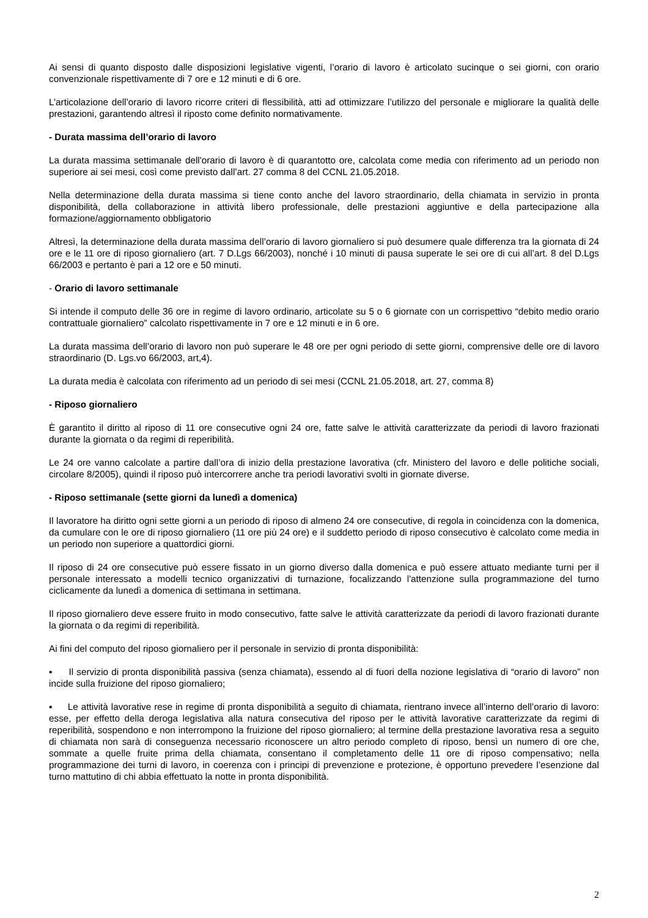Ai sensi di quanto disposto dalle disposizioni legislative vigenti, l’orario di lavoro è articolato sucinque o sei giorni, con orario convenzionale rispettivamente di 7 ore e 12 minuti e di 6 ore.
L’articolazione dell’orario di lavoro ricorre criteri di flessibilità, atti ad ottimizzare l’utilizzo del personale e migliorare la qualità delle prestazioni, garantendo altresì il riposto come definito normativamente.
- Durata massima dell’orario di lavoro
La durata massima settimanale dell'orario di lavoro è di quarantotto ore, calcolata come media con riferimento ad un periodo non superiore ai sei mesi, così come previsto dall’art. 27 comma 8 del CCNL 21.05.2018.
Nella determinazione della durata massima si tiene conto anche del lavoro straordinario, della chiamata in servizio in pronta disponibilità, della collaborazione in attività libero professionale, delle prestazioni aggiuntive e della partecipazione alla formazione/aggiornamento obbligatorio
Altresì, la determinazione della durata massima dell’orario di lavoro giornaliero si può desumere quale differenza tra la giornata di 24 ore e le 11 ore di riposo giornaliero (art. 7 D.Lgs 66/2003), nonché i 10 minuti di pausa superate le sei ore di cui all’art. 8 del D.Lgs 66/2003 e pertanto è pari a 12 ore e 50 minuti.
- Orario di lavoro settimanale
Si intende il computo delle 36 ore in regime di lavoro ordinario, articolate su 5 o 6 giornate con un corrispettivo “debito medio orario contrattuale giornaliero” calcolato rispettivamente in 7 ore e 12 minuti e in 6 ore.
La durata massima dell’orario di lavoro non può superare le 48 ore per ogni periodo di sette giorni, comprensive delle ore di lavoro straordinario (D. Lgs.vo 66/2003, art,4).
La durata media è calcolata con riferimento ad un periodo di sei mesi (CCNL 21.05.2018, art. 27, comma 8)
- Riposo giornaliero
È garantito il diritto al riposo di 11 ore consecutive ogni 24 ore, fatte salve le attività caratterizzate da periodi di lavoro frazionati durante la giornata o da regimi di reperibilità.
Le 24 ore vanno calcolate a partire dall’ora di inizio della prestazione lavorativa (cfr. Ministero del lavoro e delle politiche sociali, circolare 8/2005), quindi il riposo può intercorrere anche tra periodi lavorativi svolti in giornate diverse.
- Riposo settimanale (sette giorni da lunedì a domenica)
Il lavoratore ha diritto ogni sette giorni a un periodo di riposo di almeno 24 ore consecutive, di regola in coincidenza con la domenica, da cumulare con le ore di riposo giornaliero (11 ore più 24 ore) e il suddetto periodo di riposo consecutivo è calcolato come media in un periodo non superiore a quattordici giorni.
Il riposo di 24 ore consecutive può essere fissato in un giorno diverso dalla domenica e può essere attuato mediante turni per il personale interessato a modelli tecnico organizzativi di turnazione, focalizzando l'attenzione sulla programmazione del turno ciclicamente da lunedì a domenica di settimana in settimana.
Il riposo giornaliero deve essere fruito in modo consecutivo, fatte salve le attività caratterizzate da periodi di lavoro frazionati durante la giornata o da regimi di reperibilità.
Ai fini del computo del riposo giornaliero per il personale in servizio di pronta disponibilità:
▪ Il servizio di pronta disponibilità passiva (senza chiamata), essendo al di fuori della nozione legislativa di “orario di lavoro” non incide sulla fruizione del riposo giornaliero;
▪ Le attività lavorative rese in regime di pronta disponibilità a seguito di chiamata, rientrano invece all’interno dell’orario di lavoro: esse, per effetto della deroga legislativa alla natura consecutiva del riposo per le attività lavorative caratterizzate da regimi di reperibilità, sospendono e non interrompono la fruizione del riposo giornaliero; al termine della prestazione lavorativa resa a seguito di chiamata non sarà di conseguenza necessario riconoscere un altro periodo completo di riposo, bensì un numero di ore che, sommate a quelle fruite prima della chiamata, consentano il completamento delle 11 ore di riposo compensativo; nella programmazione dei turni di lavoro, in coerenza con i principi di prevenzione e protezione, è opportuno prevedere l’esenzione dal turno mattutino di chi abbia effettuato la notte in pronta disponibilità.
2